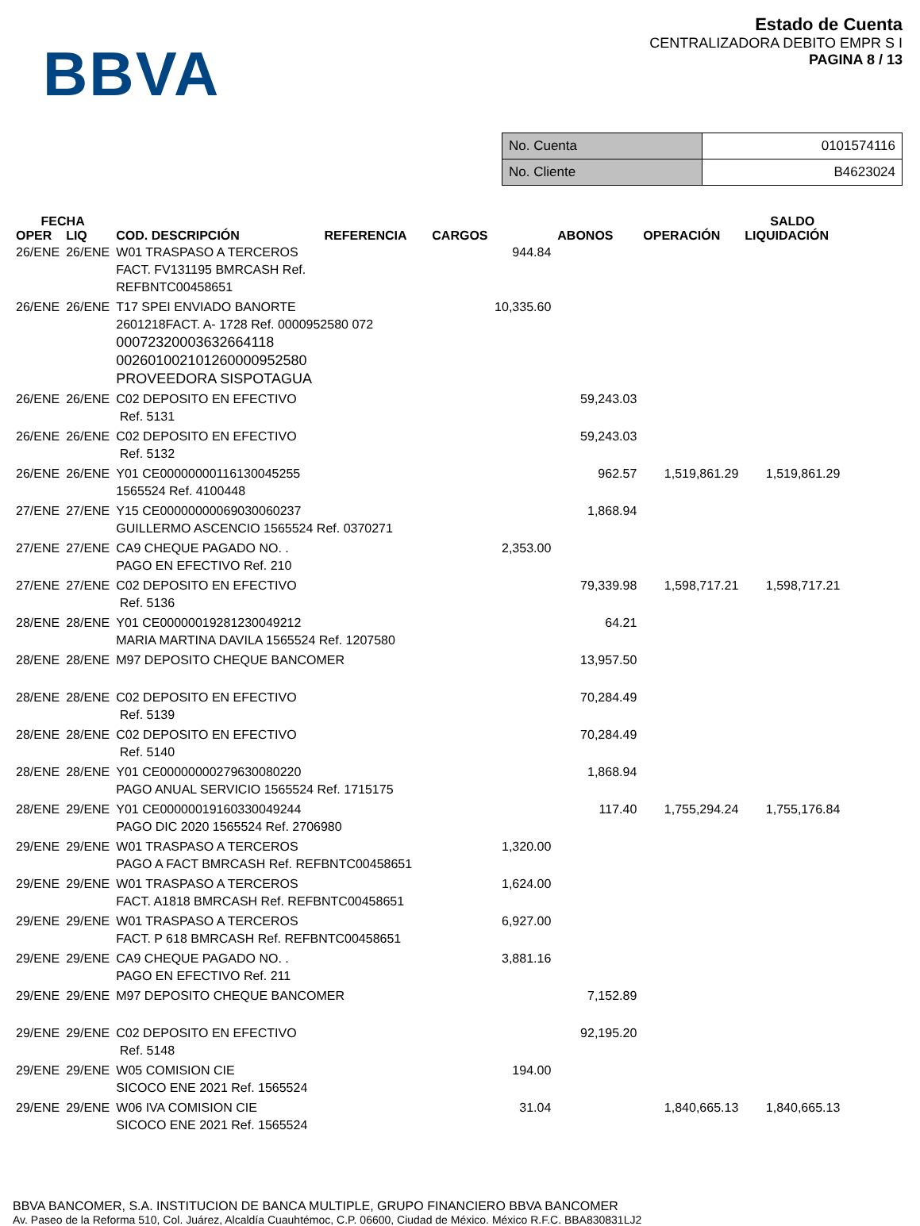BBVA
Estado de Cuenta
CENTRALIZADORA DEBITO EMPR S I
PAGINA 8 / 13
| No. Cuenta | 0101574116 |
| No. Cliente | B4623024 |
| FECHA | | | | | | SALDO |
| --- | --- | --- | --- | --- | --- | --- |
| OPER | LIQ | COD. DESCRIPCIÓN REFERENCIA | CARGOS | ABONOS | OPERACIÓN | LIQUIDACIÓN |
| 26/ENE | 26/ENE | W01 TRASPASO A TERCEROS FACT. FV131195 BMRCASH Ref. REFBNTC00458651 | 944.84 | | | |
| 26/ENE | 26/ENE | T17 SPEI ENVIADO BANORTE 2601218FACT. A- 1728 Ref. 0000952580 072 000723200036326641​18 002601002101260000952580 PROVEEDORA SISPOTAGUA | 10,335.60 | | | |
| 26/ENE | 26/ENE | C02 DEPOSITO EN EFECTIVO Ref. 5131 | | 59,243.03 | | |
| 26/ENE | 26/ENE | C02 DEPOSITO EN EFECTIVO Ref. 5132 | | 59,243.03 | | |
| 26/ENE | 26/ENE | Y01 CE00000000116130045255 1565524 Ref. 4100448 | | 962.57 | 1,519,861.29 | 1,519,861.29 |
| 27/ENE | 27/ENE | Y15 CE00000000069030060237 GUILLERMO ASCENCIO 1565524 Ref. 0370271 | | 1,868.94 | | |
| 27/ENE | 27/ENE | CA9 CHEQUE PAGADO NO. . PAGO EN EFECTIVO Ref. 210 | 2,353.00 | | | |
| 27/ENE | 27/ENE | C02 DEPOSITO EN EFECTIVO Ref. 5136 | | 79,339.98 | 1,598,717.21 | 1,598,717.21 |
| 28/ENE | 28/ENE | Y01 CE00000019281230049212 MARIA MARTINA DAVILA 1565524 Ref. 1207580 | | 64.21 | | |
| 28/ENE | 28/ENE | M97 DEPOSITO CHEQUE BANCOMER | | 13,957.50 | | |
| 28/ENE | 28/ENE | C02 DEPOSITO EN EFECTIVO Ref. 5139 | | 70,284.49 | | |
| 28/ENE | 28/ENE | C02 DEPOSITO EN EFECTIVO Ref. 5140 | | 70,284.49 | | |
| 28/ENE | 28/ENE | Y01 CE00000000279630080220 PAGO ANUAL SERVICIO 1565524 Ref. 1715175 | | 1,868.94 | | |
| 28/ENE | 29/ENE | Y01 CE00000019160330049244 PAGO DIC 2020 1565524 Ref. 2706980 | | 117.40 | 1,755,294.24 | 1,755,176.84 |
| 29/ENE | 29/ENE | W01 TRASPASO A TERCEROS PAGO A FACT BMRCASH Ref. REFBNTC00458651 | 1,320.00 | | | |
| 29/ENE | 29/ENE | W01 TRASPASO A TERCEROS FACT. A1818 BMRCASH Ref. REFBNTC00458651 | 1,624.00 | | | |
| 29/ENE | 29/ENE | W01 TRASPASO A TERCEROS FACT. P 618 BMRCASH Ref. REFBNTC00458651 | 6,927.00 | | | |
| 29/ENE | 29/ENE | CA9 CHEQUE PAGADO NO. . PAGO EN EFECTIVO Ref. 211 | 3,881.16 | | | |
| 29/ENE | 29/ENE | M97 DEPOSITO CHEQUE BANCOMER | | 7,152.89 | | |
| 29/ENE | 29/ENE | C02 DEPOSITO EN EFECTIVO Ref. 5148 | | 92,195.20 | | |
| 29/ENE | 29/ENE | W05 COMISION CIE SICOCO ENE 2021 Ref. 1565524 | 194.00 | | | |
| 29/ENE | 29/ENE | W06 IVA COMISION CIE SICOCO ENE 2021 Ref. 1565524 | 31.04 | | 1,840,665.13 | 1,840,665.13 |
BBVA BANCOMER, S.A. INSTITUCION DE BANCA MULTIPLE, GRUPO FINANCIERO BBVA BANCOMER
Av. Paseo de la Reforma 510, Col. Juárez, Alcaldía Cuauhtémoc, C.P. 06600, Ciudad de México. México R.F.C. BBA830831LJ2